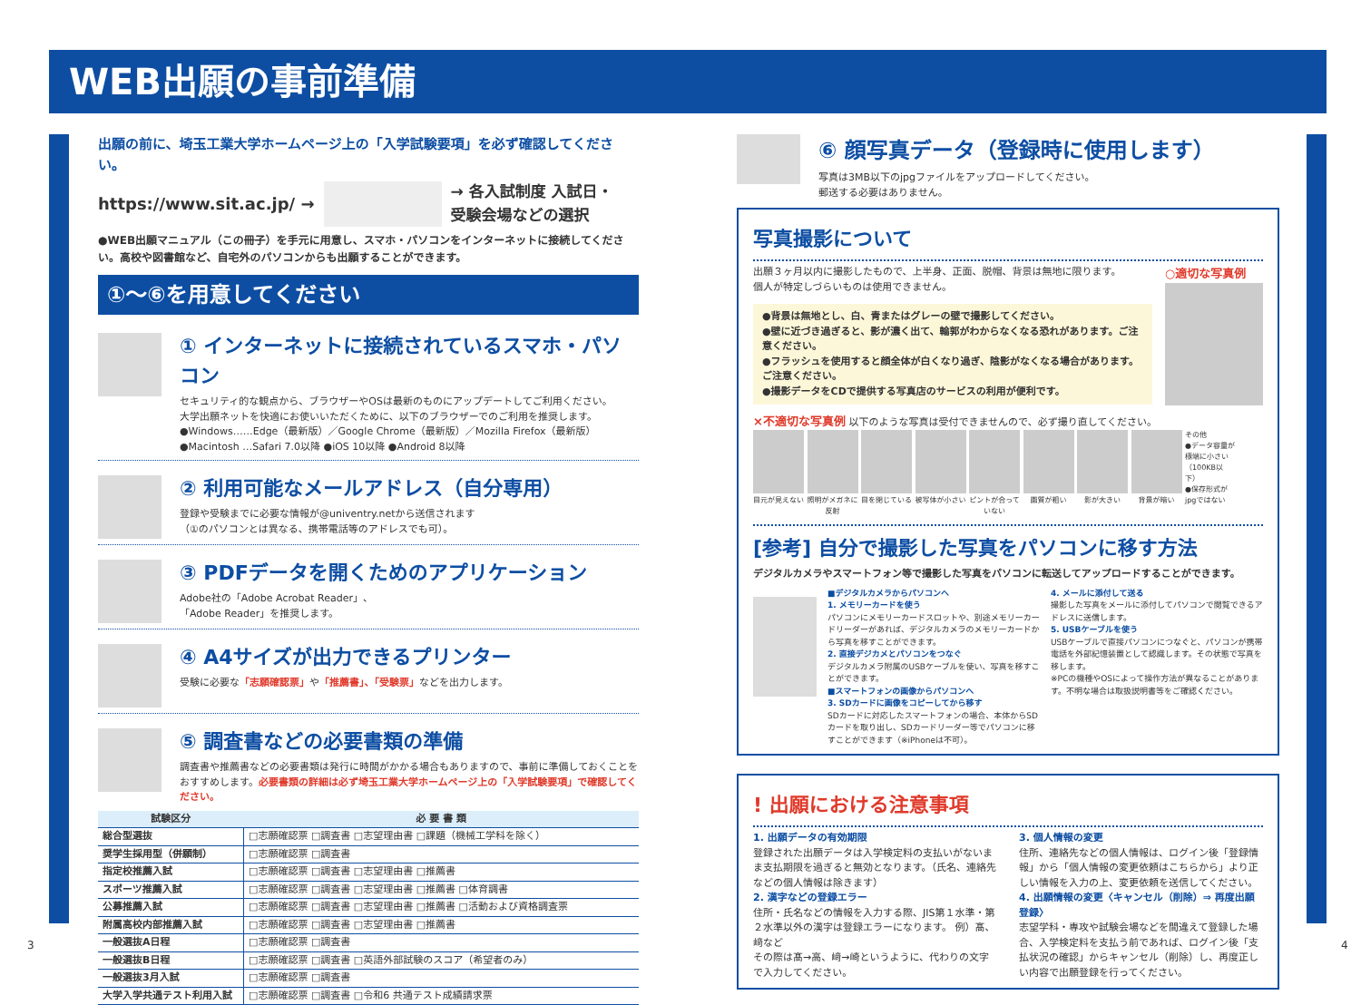WEB出願の事前準備
出願の前に、埼玉工業大学ホームページ上の「入学試験要項」を必ず確認してください。
https://www.sit.ac.jp/ →
→ 各入試制度 入試日・
受験会場などの選択
●WEB出願マニュアル（この冊子）を手元に用意し、スマホ・パソコンをインターネットに接続してください。高校や図書館など、自宅外のパソコンからも出願することができます。
①～⑥を用意してください
① インターネットに接続されているスマホ・パソコン
セキュリティ的な観点から、ブラウザーやOSは最新のものにアップデートしてご利用ください。
大学出願ネットを快適にお使いいただくために、以下のブラウザーでのご利用を推奨します。
●Windows……Edge（最新版）／Google Chrome（最新版）／Mozilla Firefox（最新版）
●Macintosh …Safari 7.0以降 ●iOS 10以降 ●Android 8以降
② 利用可能なメールアドレス（自分専用）
登録や受験までに必要な情報が@univentry.netから送信されます
（①のパソコンとは異なる、携帯電話等のアドレスでも可）。
③ PDFデータを開くためのアプリケーション
Adobe社の「Adobe Acrobat Reader」、
「Adobe Reader」を推奨します。
④ A4サイズが出力できるプリンター
受験に必要な「志願確認票」や「推薦書」、「受験票」などを出力します。
⑤ 調査書などの必要書類の準備
調査書や推薦書などの必要書類は発行に時間がかかる場合もありますので、事前に準備しておくことをおすすめします。必要書類の詳細は必ず埼玉工業大学ホームページ上の「入学試験要項」で確認してください。
| 試験区分 | 必 要 書 類 |
| --- | --- |
| 総合型選抜 | □志願確認票 □調査書 □志望理由書 □課題（機械工学科を除く） |
| 奨学生採用型（併願制） | □志願確認票 □調査書 |
| 指定校推薦入試 | □志願確認票 □調査書 □志望理由書 □推薦書 |
| スポーツ推薦入試 | □志願確認票 □調査書 □志望理由書 □推薦書 □体育調書 |
| 公募推薦入試 | □志願確認票 □調査書 □志望理由書 □推薦書 □活動および資格調査票 |
| 附属高校内部推薦入試 | □志願確認票 □調査書 □志望理由書 □推薦書 |
| 一般選抜A日程 | □志願確認票 □調査書 |
| 一般選抜B日程 | □志願確認票 □調査書 □英語外部試験のスコア（希望者のみ） |
| 一般選抜3月入試 | □志願確認票 □調査書 |
| 大学入学共通テスト利用入試 | □志願確認票 □調査書 □令和6 共通テスト成績請求票 |
⑥ 顔写真データ（登録時に使用します）
写真は3MB以下のjpgファイルをアップロードしてください。
郵送する必要はありません。
写真撮影について
出願３ヶ月以内に撮影したもので、上半身、正面、脱帽、背景は無地に限ります。
個人が特定しづらいものは使用できません。
●背景は無地とし、白、青またはグレーの壁で撮影してください。
●壁に近づき過ぎると、影が濃く出て、輪郭がわからなくなる恐れがあります。ご注意ください。
●フラッシュを使用すると顔全体が白くなり過ぎ、陰影がなくなる場合があります。ご注意ください。
●撮影データをCDで提供する写真店のサービスの利用が便利です。
○適切な写真例
×不適切な写真例 以下のような写真は受付できませんので、必ず撮り直してください。
目元が見えない
照明がメガネに反射
目を閉じている 被写体が小さい
ピントが合っていない
画質が粗い 影が大きい 背景が暗い その他
●データ容量が極端に小さい（100KB以下）
●保存形式がjpgではない
[参考] 自分で撮影した写真をパソコンに移す方法
デジタルカメラやスマートフォン等で撮影した写真をパソコンに転送してアップロードすることができます。
■デジタルカメラからパソコンへ
1. メモリーカードを使う
パソコンにメモリーカードスロットや、別途メモリーカードリーダーがあれば、デジタルカメラのメモリーカードから写真を移すことができます。
2. 直接デジカメとパソコンをつなぐ
デジタルカメラ附属のUSBケーブルを使い、写真を移すことができます。
■スマートフォンの画像からパソコンへ
3. SDカードに画像をコピーしてから移す
SDカードに対応したスマートフォンの場合、本体からSDカードを取り出し、SDカードリーダー等でパソコンに移すことができます（※iPhoneは不可）。
4. メールに添付して送る
撮影した写真をメールに添付してパソコンで閲覧できるアドレスに送信します。
5. USBケーブルを使う
USBケーブルで直接パソコンにつなぐと、パソコンが携帯電話を外部記憶装置として認識します。その状態で写真を移します。
※PCの機種やOSによって操作方法が異なることがあります。不明な場合は取扱説明書等をご確認ください。
! 出願における注意事項
1. 出願データの有効期限
登録された出願データは入学検定料の支払いがないまま支払期限を過ぎると無効となります。（氏名、連絡先などの個人情報は除きます）
2. 漢字などの登録エラー
住所・氏名などの情報を入力する際、JIS第１水準・第２水準以外の漢字は登録エラーになります。 例）髙、﨑など
その際は髙→高、﨑→崎というように、代わりの文字で入力してください。
3. 個人情報の変更
住所、連絡先などの個人情報は、ログイン後「登録情報」から「個人情報の変更依頼はこちらから」より正しい情報を入力の上、変更依頼を送信してください。
4. 出願情報の変更〈キャンセル（削除）⇒ 再度出願登録〉
志望学科・専攻や試験会場などを間違えて登録した場合、入学検定料を支払う前であれば、ログイン後「支払状況の確認」からキャンセル（削除）し、再度正しい内容で出願登録を行ってください。
3 4